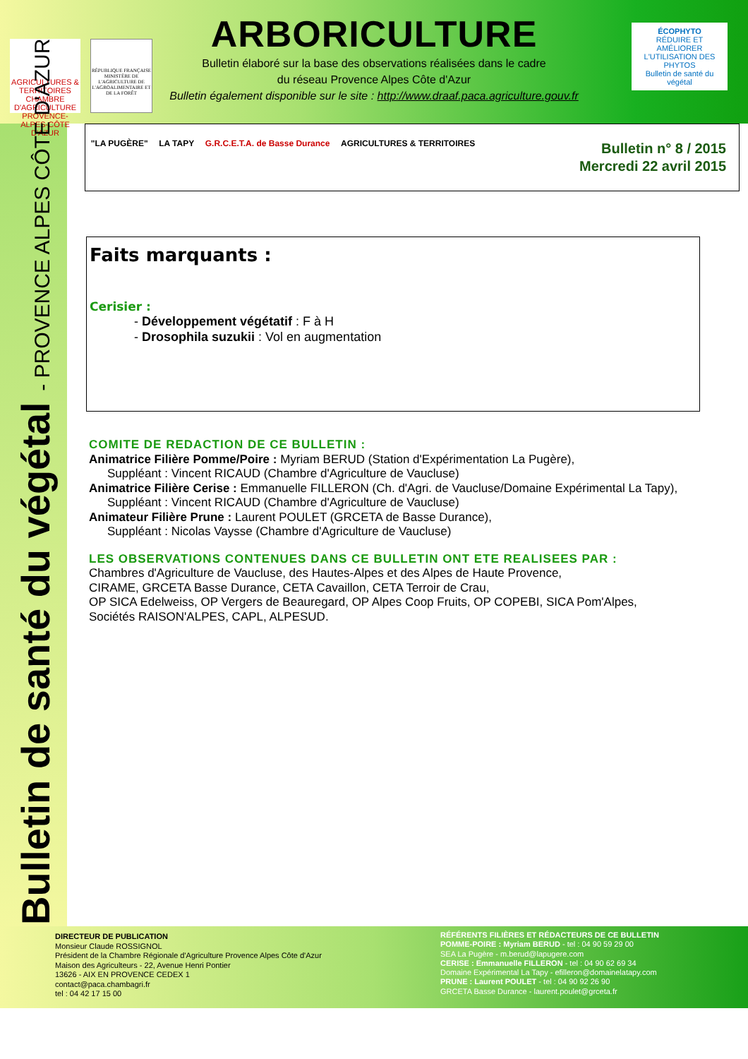AGRICULTURES & TERRITOIRES
CHAMBRE D'AGRICULTURE PROVENCE-ALPES-CÔTE D'AZUR
RÉPUBLIQUE FRANÇAISE
MINISTÈRE DE L'AGRICULTURE DE L'AGROALIMENTAIRE ET DE LA FORÊT
ARBORICULTURE
Bulletin élaboré sur la base des observations réalisées dans le cadre
du réseau Provence Alpes Côte d'Azur
Bulletin également disponible sur le site : http://www.draaf.paca.agriculture.gouv.fr
ÉCOPHYTO
RÉDUIRE ET AMÉLIORER L'UTILISATION DES PHYTOS
Bulletin de santé du végétal
"LA PUGÈRE" LA TAPY G.R.C.E.T.A. de Basse Durance AGRICULTURES & TERRITOIRES
Bulletin n° 8 / 2015
Mercredi 22 avril 2015
Faits marquants :
Cerisier :
- Développement végétatif : F à H
- Drosophila suzukii : Vol en augmentation
COMITE DE REDACTION DE CE BULLETIN :
Animatrice Filière Pomme/Poire : Myriam BERUD (Station d'Expérimentation La Pugère),
Suppléant : Vincent RICAUD (Chambre d'Agriculture de Vaucluse)
Animatrice Filière Cerise : Emmanuelle FILLERON (Ch. d'Agri. de Vaucluse/Domaine Expérimental La Tapy),
Suppléant : Vincent RICAUD (Chambre d'Agriculture de Vaucluse)
Animateur Filière Prune : Laurent POULET (GRCETA de Basse Durance),
Suppléant : Nicolas Vaysse (Chambre d'Agriculture de Vaucluse)
LES OBSERVATIONS CONTENUES DANS CE BULLETIN ONT ETE REALISEES PAR :
Chambres d'Agriculture de Vaucluse, des Hautes-Alpes et des Alpes de Haute Provence,
CIRAME, GRCETA Basse Durance, CETA Cavaillon, CETA Terroir de Crau,
OP SICA Edelweiss, OP Vergers de Beauregard, OP Alpes Coop Fruits, OP COPEBI, SICA Pom'Alpes,
Sociétés RAISON'ALPES, CAPL, ALPESUD.
Bulletin de santé du végétal - PROVENCE ALPES CÔTE D'AZUR
DIRECTEUR DE PUBLICATION
Monsieur Claude ROSSIGNOL
Président de la Chambre Régionale d'Agriculture Provence Alpes Côte d'Azur
Maison des Agriculteurs - 22, Avenue Henri Pontier
13626 - AIX EN PROVENCE CEDEX 1
contact@paca.chambagri.fr
tel : 04 42 17 15 00
RÉFÉRENTS FILIÈRES ET RÉDACTEURS DE CE BULLETIN
POMME-POIRE : Myriam BERUD - tel : 04 90 59 29 00
SEA La Pugère - m.berud@lapugere.com
CERISE : Emmanuelle FILLERON - tel : 04 90 62 69 34
Domaine Expérimental La Tapy - efilleron@domainelatapy.com
PRUNE : Laurent POULET - tel : 04 90 92 26 90
GRCETA Basse Durance - laurent.poulet@grceta.fr